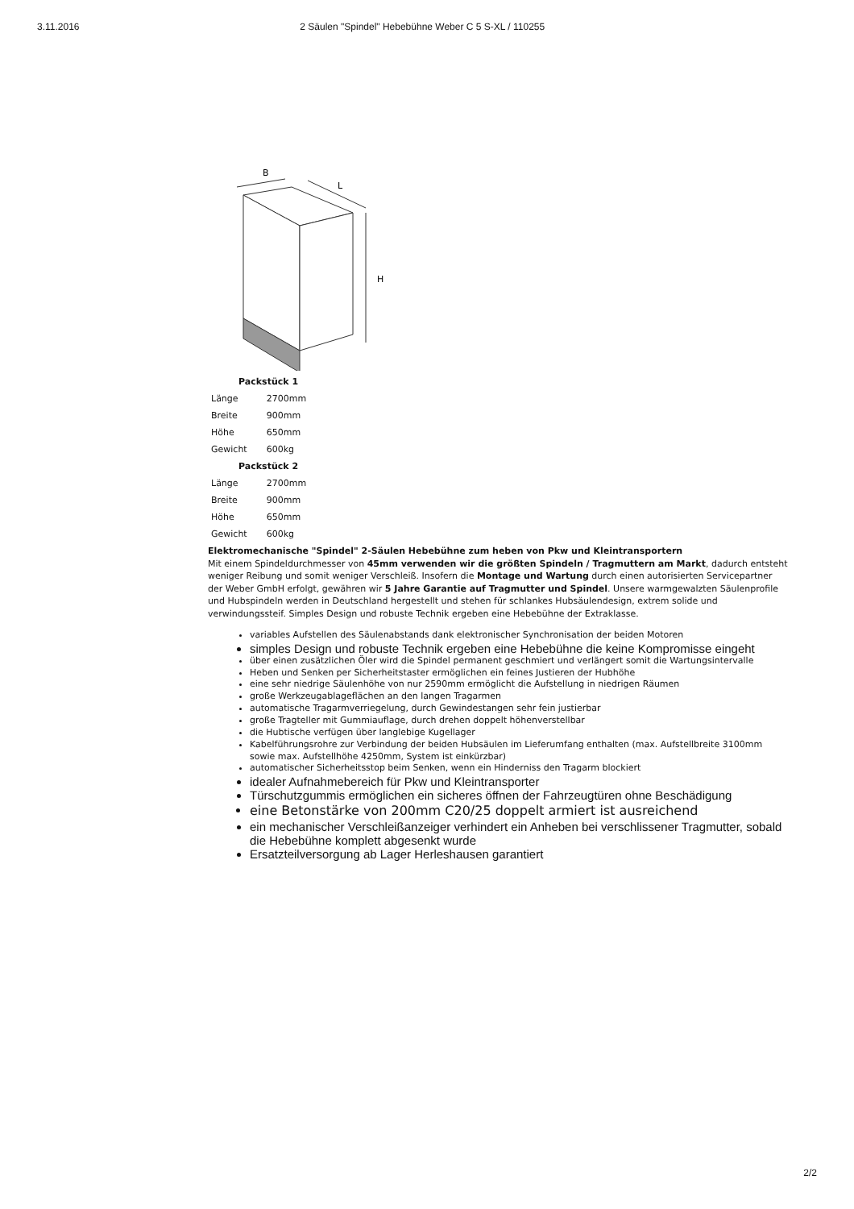3.11.2016 2 Säulen "Spindel" Hebebühne Weber C 5 S-XL / 110255
B
L
H
| Packstück 1 | |
| --- | --- |
| Länge | 2700mm |
| Breite | 900mm |
| Höhe | 650mm |
| Gewicht | 600kg |
| Packstück 2 | |
| Länge | 2700mm |
| Breite | 900mm |
| Höhe | 650mm |
| Gewicht | 600kg |
Elektromechanische "Spindel" 2-Säulen Hebebühne zum heben von Pkw und Kleintransportern
Mit einem Spindeldurchmesser von 45mm verwenden wir die größten Spindeln / Tragmuttern am Markt, dadurch entsteht weniger Reibung und somit weniger Verschleiß. Insofern die Montage und Wartung durch einen autorisierten Servicepartner der Weber GmbH erfolgt, gewähren wir 5 Jahre Garantie auf Tragmutter und Spindel. Unsere warmgewalzten Säulenprofile und Hubspindeln werden in Deutschland hergestellt und stehen für schlankes Hubsäulendesign, extrem solide und verwindungssteif. Simples Design und robuste Technik ergeben eine Hebebühne der Extraklasse.
variables Aufstellen des Säulenabstands dank elektronischer Synchronisation der beiden Motoren
simples Design und robuste Technik ergeben eine Hebebühne die keine Kompromisse eingeht
über einen zusätzlichen Öler wird die Spindel permanent geschmiert und verlängert somit die Wartungsintervalle
Heben und Senken per Sicherheitstaster ermöglichen ein feines Justieren der Hubhöhe
eine sehr niedrige Säulenhöhe von nur 2590mm ermöglicht die Aufstellung in niedrigen Räumen
große Werkzeugablageflächen an den langen Tragarmen
automatische Tragarmverriegelung, durch Gewindestangen sehr fein justierbar
große Tragteller mit Gummiauflage, durch drehen doppelt höhenverstellbar
die Hubtische verfügen über langlebige Kugellager
Kabelführungsrohre zur Verbindung der beiden Hubsäulen im Lieferumfang enthalten (max. Aufstellbreite 3100mm sowie max. Aufstellhöhe 4250mm, System ist einkürzbar)
automatischer Sicherheitsstop beim Senken, wenn ein Hinderniss den Tragarm blockiert
idealer Aufnahmebereich für Pkw und Kleintransporter
Türschutzgummis ermöglichen ein sicheres öffnen der Fahrzeugtüren ohne Beschädigung
eine Betonstärke von 200mm C20/25 doppelt armiert ist ausreichend
ein mechanischer Verschleißanzeiger verhindert ein Anheben bei verschlissener Tragmutter, sobald die Hebebühne komplett abgesenkt wurde
Ersatzteilversorgung ab Lager Herleshausen garantiert
2/2